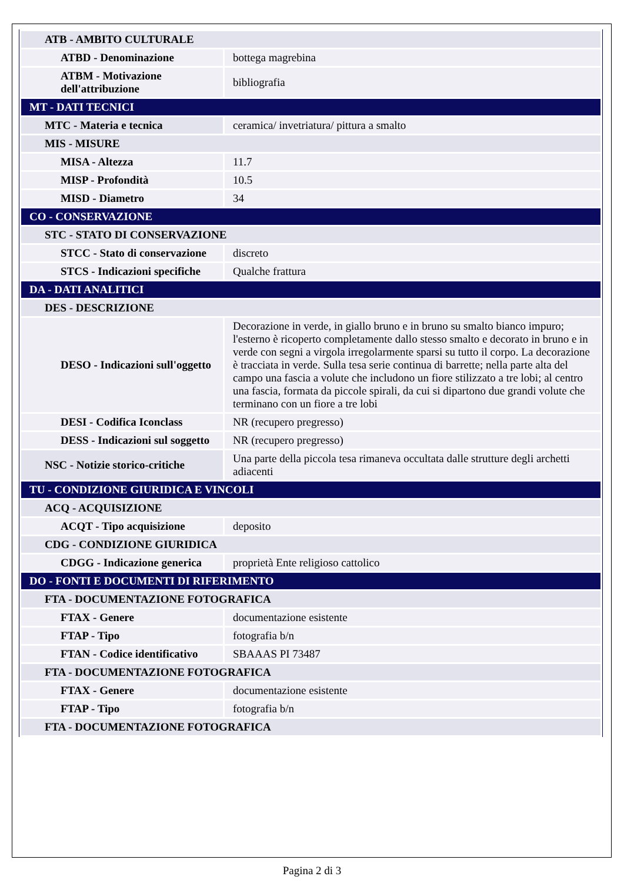| ATB - AMBITO CULTURALE | |
| ATBD - Denominazione | bottega magrebina |
| ATBM - Motivazione dell'attribuzione | bibliografia |
| MT - DATI TECNICI | |
| MTC - Materia e tecnica | ceramica/ invetriatura/ pittura a smalto |
| MIS - MISURE | |
| MISA - Altezza | 11.7 |
| MISP - Profondità | 10.5 |
| MISD - Diametro | 34 |
| CO - CONSERVAZIONE | |
| STC - STATO DI CONSERVAZIONE | |
| STCC - Stato di conservazione | discreto |
| STCS - Indicazioni specifiche | Qualche frattura |
| DA - DATI ANALITICI | |
| DES - DESCRIZIONE | |
| DESO - Indicazioni sull'oggetto | Decorazione in verde, in giallo bruno e in bruno su smalto bianco impuro; l'esterno è ricoperto completamente dallo stesso smalto e decorato in bruno e in verde con segni a virgola irregolarmente sparsi su tutto il corpo. La decorazione è tracciata in verde. Sulla tesa serie continua di barrette; nella parte alta del campo una fascia a volute che includono un fiore stilizzato a tre lobi; al centro una fascia, formata da piccole spirali, da cui si dipartono due grandi volute che terminano con un fiore a tre lobi |
| DESI - Codifica Iconclass | NR (recupero pregresso) |
| DESS - Indicazioni sul soggetto | NR (recupero pregresso) |
| NSC - Notizie storico-critiche | Una parte della piccola tesa rimaneva occultata dalle strutture degli archetti adiacenti |
| TU - CONDIZIONE GIURIDICA E VINCOLI | |
| ACQ - ACQUISIZIONE | |
| ACQT - Tipo acquisizione | deposito |
| CDG - CONDIZIONE GIURIDICA | |
| CDGG - Indicazione generica | proprietà Ente religioso cattolico |
| DO - FONTI E DOCUMENTI DI RIFERIMENTO | |
| FTA - DOCUMENTAZIONE FOTOGRAFICA | |
| FTAX - Genere | documentazione esistente |
| FTAP - Tipo | fotografia b/n |
| FTAN - Codice identificativo | SBAAAS PI 73487 |
| FTA - DOCUMENTAZIONE FOTOGRAFICA | |
| FTAX - Genere | documentazione esistente |
| FTAP - Tipo | fotografia b/n |
| FTA - DOCUMENTAZIONE FOTOGRAFICA | |
Pagina 2 di 3